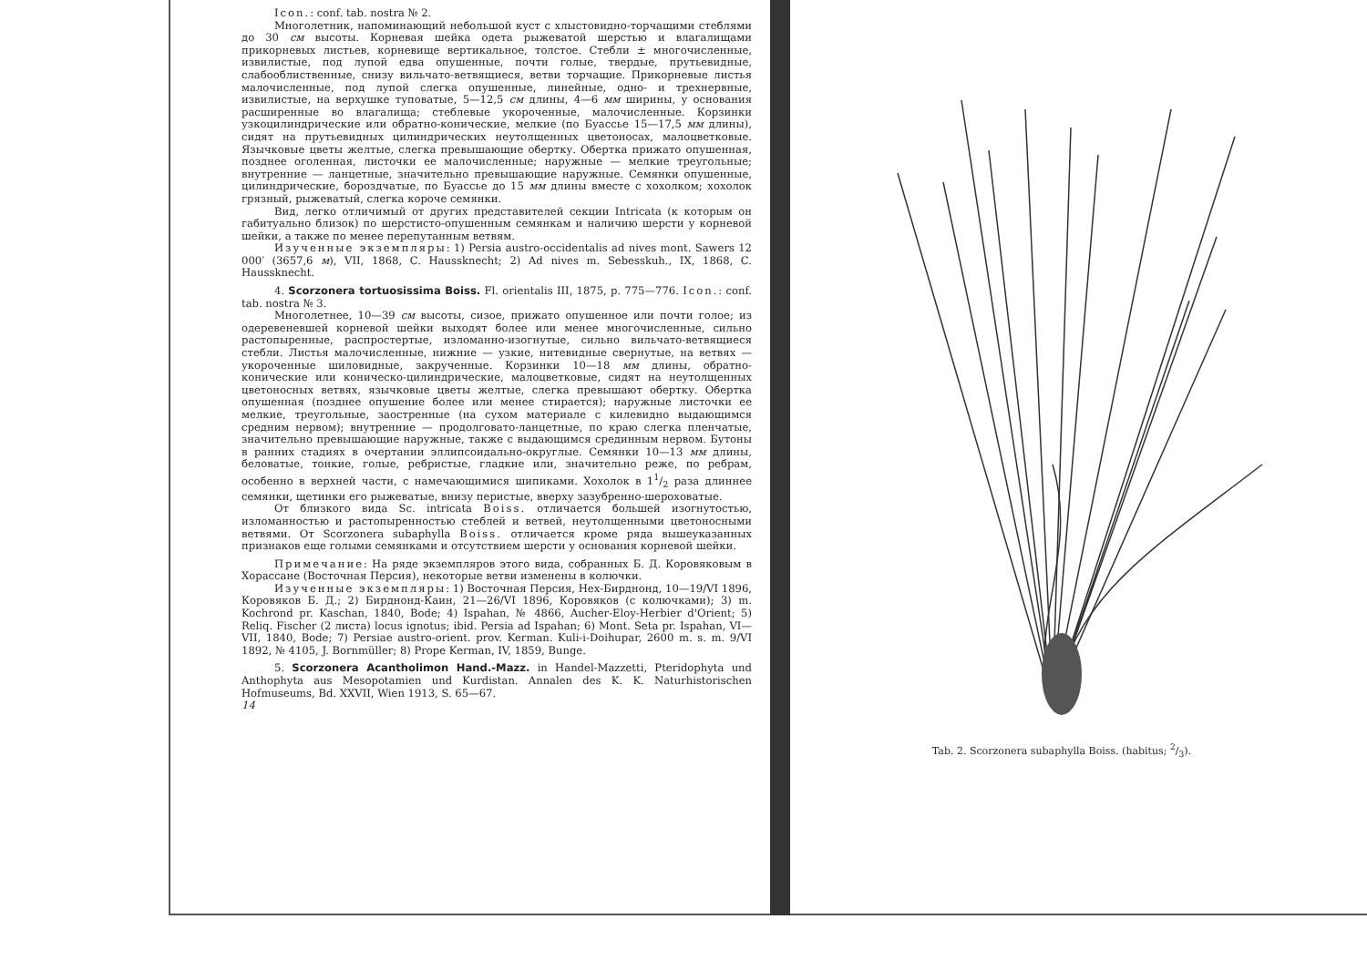Icon.: conf. tab. nostra № 2.
Многолетник, напоминающий небольшой куст с хлыстовидно-торчащими стеблями до 30 см высоты. Корневая шейка одета рыжеватой шерстью и влагалищами прикорневых листьев, корневище вертикальное, толстое. Стебли ± многочисленные, извилистые, под лупой едва опушенные, почти голые, твердые, прутьевидные, слабооблиственные, снизу вильчато-ветвящиеся, ветви торчащие. Прикорневые листья малочисленные, под лупой слегка опушенные, линейные, одно- и трехнервные, извилистые, на верхушке туповатые, 5—12,5 см длины, 4—6 мм ширины, у основания расширенные во влагалища; стеблевые укороченные, малочисленные. Корзинки узкоцилиндрические или обратно-конические, мелкие (по Буассье 15—17,5 мм длины), сидят на прутьевидных цилиндрических неутолщенных цветоносах, малоцветковые. Язычковые цветы желтые, слегка превышающие обертку. Обертка прижато опушенная, позднее оголенная, листочки ее малочисленные; наружные — мелкие треугольные; внутренние — ланцетные, значительно превышающие наружные. Семянки опушенные, цилиндрические, бороздчатые, по Буассье до 15 мм длины вместе с хохолком; хохолок грязный, рыжеватый, слегка короче семянки.
Вид, легко отличимый от других представителей секции Intricata (к которым он габитуально близок) по шерстисто-опушенным семянкам и наличию шерсти у корневой шейки, а также по менее перепутанным ветвям.
Изученные экземпляры: 1) Persia austro-occidentalis ad nives mont. Sawers 12 000′ (3657,6 м), VII, 1868, C. Haussknecht; 2) Ad nives m. Sebesskuh., IX, 1868, C. Haussknecht.
4. Scorzonera tortuosissima Boiss. Fl. orientalis III, 1875, p. 775—776. Icon.: conf. tab. nostra № 3.
Многолетнее, 10—39 см высоты, сизое, прижато опушенное или почти голое; из одеревеневшей корневой шейки выходят более или менее многочисленные, сильно растопыренные, распростертые, изломанно-изогнутые, сильно вильчато-ветвящиеся стебли. Листья малочисленные, нижние — узкие, нитевидные свернутые, на ветвях — укороченные шиловидные, закрученные. Корзинки 10—18 мм длины, обратно-конические или коническо-цилиндрические, малоцветковые, сидят на неутолщенных цветоносных ветвях, язычковые цветы желтые, слегка превышают обертку. Обертка опушенная (позднее опушение более или менее стирается); наружные листочки ее мелкие, треугольные, заостренные (на сухом материале с килевидно выдающимся средним нервом); внутренние — продолговато-ланцетные, по краю слегка пленчатые, значительно превышающие наружные, также с выдающимся срединным нервом. Бутоны в ранних стадиях в очертании эллипсоидально-округлые. Семянки 10—13 мм длины, беловатые, тонкие, голые, ребристые, гладкие или, значительно реже, по ребрам, особенно в верхней части, с намечающимися шипиками. Хохолок в 11/2 раза длиннее семянки, щетинки его рыжеватые, внизу перистые, вверху зазубренно-шероховатые.
От близкого вида Sc. intricata Boiss. отличается большей изогнутостью, изломанностью и растопыренностью стеблей и ветвей, неутолщенными цветоносными ветвями. От Scorzonera subaphylla Boiss. отличается кроме ряда вышеуказанных признаков еще голыми семянками и отсутствием шерсти у основания корневой шейки.
Примечание: На ряде экземпляров этого вида, собранных Б. Д. Коровяковым в Хорассане (Восточная Персия), некоторые ветви изменены в колючки.
Изученные экземпляры: 1) Восточная Персия, Нех-Бирднонд, 10—19/VI 1896, Коровяков Б. Д.; 2) Бирднонд-Каин, 21—26/VI 1896, Коровяков (с колючками); 3) m. Kochrond pr. Kaschan, 1840, Bode; 4) Ispahan, № 4866, Aucher-Eloy-Herbier d'Orient; 5) Reliq. Fischer (2 листа) locus ignotus; ibid. Persia ad Ispahan; 6) Mont. Seta pr. Ispahan, VI—VII, 1840, Bode; 7) Persiae austro-orient. prov. Kerman. Kuli-i-Doihupar, 2600 m. s. m. 9/VI 1892, № 4105, J. Bornmüller; 8) Prope Kerman, IV, 1859, Bunge.
5. Scorzonera Acantholimon Hand.-Mazz. in Handel-Mazzetti, Pteridophyta und Anthophyta aus Mesopotamien und Kurdistan. Annalen des K. K. Naturhistorischen Hofmuseums, Bd. XXVII, Wien 1913, S. 65—67.
14
Tab. 2. Scorzonera subaphylla Boiss. (habitus; 2/3).